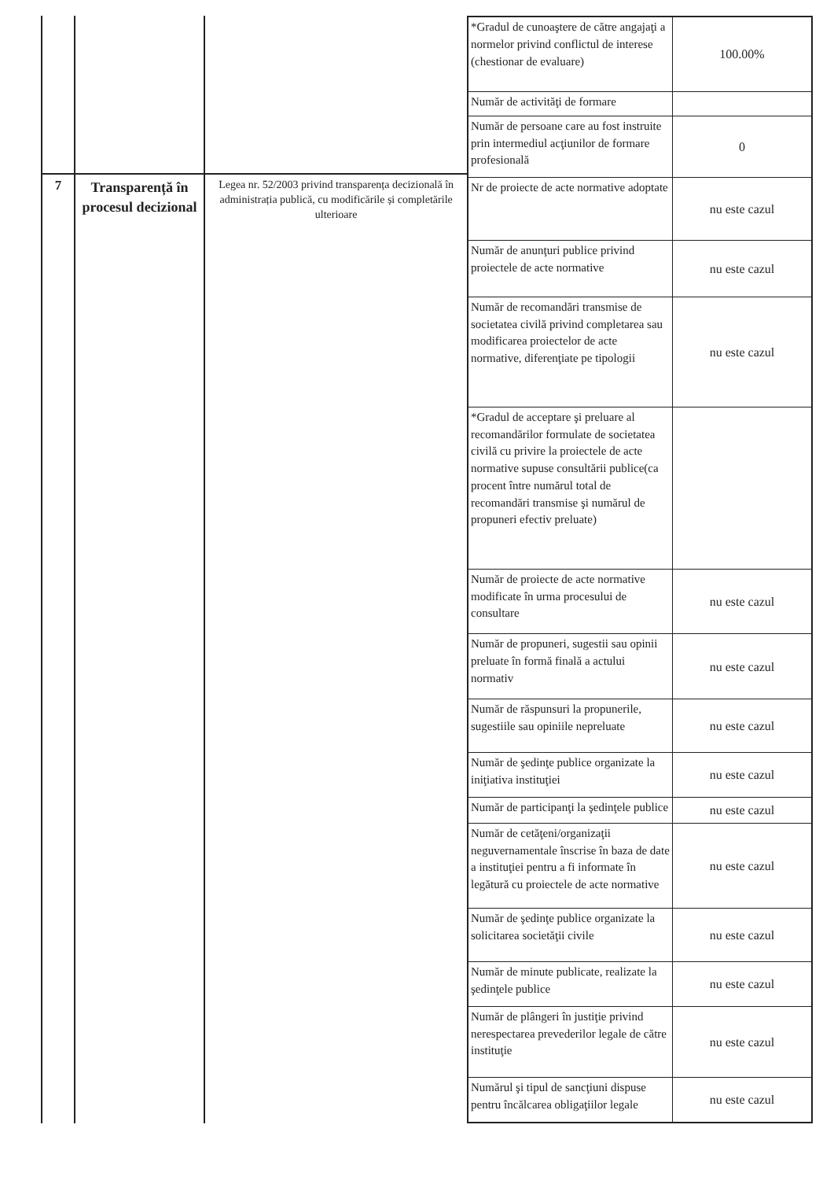7
Transparență în procesul decizional
Legea nr. 52/2003 privind transparența decizională în administrația publică, cu modificările și completările ulterioare
| *Gradul de cunoaştere de către angajaţi a normelor privind conflictul de interese (chestionar de evaluare) | 100.00% |
| Număr de activităţi de formare | |
| Număr de persoane care au fost instruite prin intermediul acţiunilor de formare profesională | 0 |
| Nr de proiecte de acte normative adoptate | nu este cazul |
| Număr de anunţuri publice privind proiectele de acte normative | nu este cazul |
| Număr de recomandări transmise de societatea civilă privind completarea sau modificarea proiectelor de acte normative, diferenţiate pe tipologii | nu este cazul |
| *Gradul de acceptare şi preluare al recomandărilor formulate de societatea civilă cu privire la proiectele de acte normative supuse consultării publice(ca procent între numărul total de recomandări transmise şi numărul de propuneri efectiv preluate) | |
| Număr de proiecte de acte normative modificate în urma procesului de consultare | nu este cazul |
| Număr de propuneri, sugestii sau opinii preluate în formă finală a actului normativ | nu este cazul |
| Număr de răspunsuri la propunerile, sugestiile sau opiniile nepreluate | nu este cazul |
| Număr de şedinţe publice organizate la iniţiativa instituţiei | nu este cazul |
| Număr de participanţi la şedinţele publice | nu este cazul |
| Număr de cetăţeni/organizaţii neguvernamentale înscrise în baza de date a instituţiei pentru a fi informate în legătură cu proiectele de acte normative | nu este cazul |
| Număr de şedinţe publice organizate la solicitarea societăţii civile | nu este cazul |
| Număr de minute publicate, realizate la şedinţele publice | nu este cazul |
| Număr de plângeri în justiţie privind nerespectarea prevederilor legale de către instituţie | nu este cazul |
| Numărul şi tipul de sancţiuni dispuse pentru încălcarea obligaţiilor legale | nu este cazul |